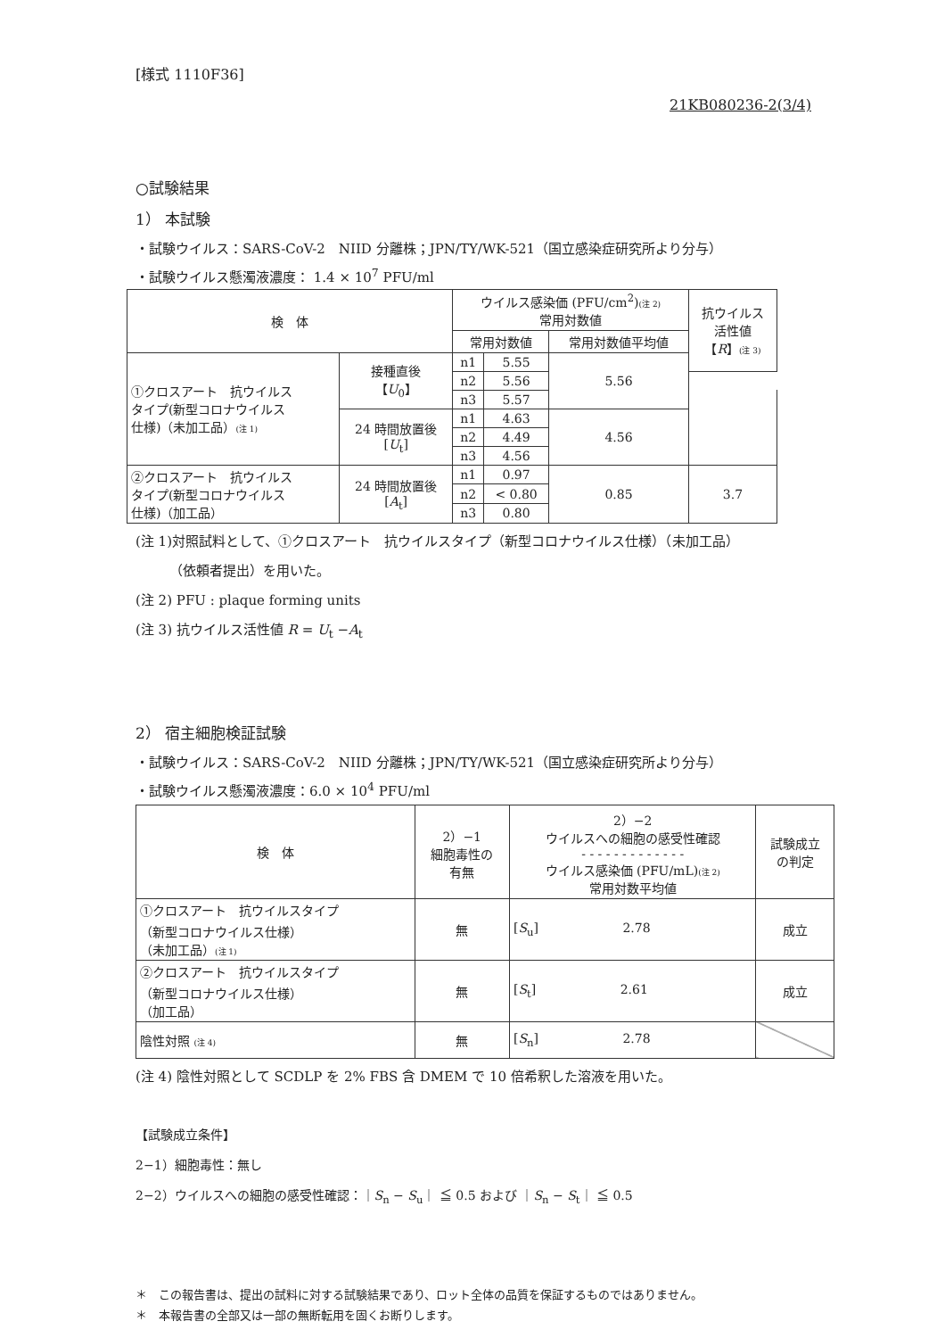[様式 1110F36]
21KB080236-2(3/4)
○試験結果
1） 本試験
・試験ウイルス：SARS-CoV-2　NIID 分離株；JPN/TY/WK-521（国立感染症研究所より分与）
・試験ウイルス懸濁液濃度： 1.4 × 10<sup>7</sup> PFU/ml
| 検 体 | | ウイルス感染価 (PFU/cm<sup>2</sup>) (注 2) 常用対数値 | | | 抗ウイルス 活性値 【 R 】 (注 3) |
| --- | --- | --- | --- | --- | --- |
| | | 常用対数値 | | 常用対数値平均値 | |
| ①クロスアート 抗ウイルス タイプ(新型コロナウイルス 仕様)（未加工品） (注 1) | 接種直後 【 U<sub>0</sub>】 | n1 | 5.55 | 5.56 | |
| | | n2 | 5.56 | | |
| | | n3 | 5.57 | | |
| | 24 時間放置後 [ U<sub>t</sub>] | n1 | 4.63 | 4.56 | |
| | | n2 | 4.49 | | |
| | | n3 | 4.56 | | |
| ②クロスアート 抗ウイルス タイプ(新型コロナウイルス 仕様)（加工品） | 24 時間放置後 [ A<sub>t</sub>] | n1 | 0.97 | 0.85 | 3.7 |
| | | n2 | < 0.80 | | |
| | | n3 | 0.80 | | |
(注 1)対照試料として、①クロスアート　抗ウイルスタイプ（新型コロナウイルス仕様）（未加工品）
（依頼者提出）を用いた。
(注 2) PFU : plaque forming units
(注 3) 抗ウイルス活性値 R = U<sub>t</sub> −A<sub>t</sub>
2） 宿主細胞検証試験
・試験ウイルス：SARS-CoV-2　NIID 分離株；JPN/TY/WK-521（国立感染症研究所より分与）
・試験ウイルス懸濁液濃度：6.0 × 10<sup>4</sup> PFU/ml
| 検 体 | 2）−1 細胞毒性の 有無 | 2）−2 ウイルスへの細胞の感受性確認 - - - - - - - - - - - - - ウイルス感染価 (PFU/mL) (注 2) 常用対数平均値 | 試験成立 の判定 |
| --- | --- | --- | --- |
| ①クロスアート 抗ウイルスタイプ （新型コロナウイルス仕様） （未加工品） (注 1) | 無 | [ S<sub>u</sub>] 2.78 | 成立 |
| ②クロスアート 抗ウイルスタイプ （新型コロナウイルス仕様） （加工品） | 無 | [ S<sub>t</sub>] 2.61 | 成立 |
| 陰性対照 (注 4) | 無 | [ S<sub>n</sub>] 2.78 | |
(注 4) 陰性対照として SCDLP を 2% FBS 含 DMEM で 10 倍希釈した溶液を用いた。
【試験成立条件】
2−1）細胞毒性：無し
2−2）ウイルスへの細胞の感受性確認：｜S<sub>n</sub> − S<sub>u</sub>｜ ≦ 0.5 および ｜S<sub>n</sub> − S<sub>t</sub>｜ ≦ 0.5
＊　この報告書は、提出の試料に対する試験結果であり、ロット全体の品質を保証するものではありません。
＊　本報告書の全部又は一部の無断転用を固くお断りします。